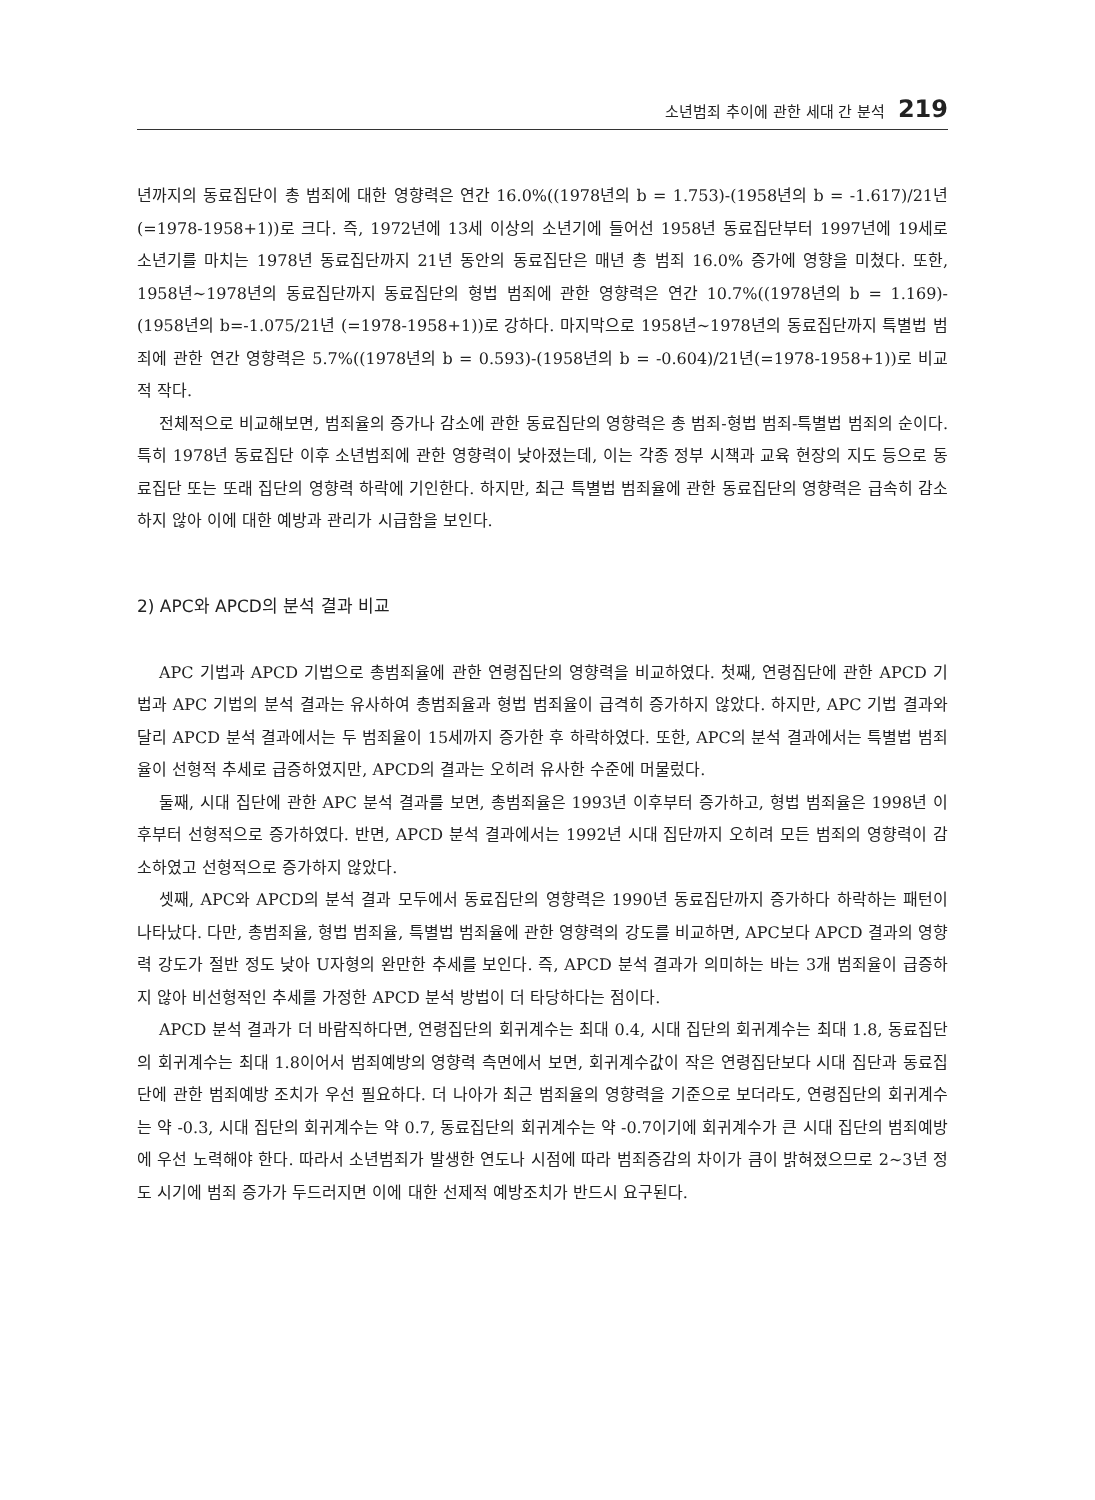소년범죄 추이에 관한 세대 간 분석 219
년까지의 동료집단이 총 범죄에 대한 영향력은 연간 16.0%((1978년의 b = 1.753)-(1958년의 b = -1.617)/21년(=1978-1958+1))로 크다. 즉, 1972년에 13세 이상의 소년기에 들어선 1958년 동료집단부터 1997년에 19세로 소년기를 마치는 1978년 동료집단까지 21년 동안의 동료집단은 매년 총 범죄 16.0% 증가에 영향을 미쳤다. 또한, 1958년~1978년의 동료집단까지 동료집단의 형법 범죄에 관한 영향력은 연간 10.7%((1978년의 b = 1.169)-(1958년의 b=-1.075/21년 (=1978-1958+1))로 강하다. 마지막으로 1958년~1978년의 동료집단까지 특별법 범죄에 관한 연간 영향력은 5.7%((1978년의 b = 0.593)-(1958년의 b = -0.604)/21년(=1978-1958+1))로 비교적 작다.
전체적으로 비교해보면, 범죄율의 증가나 감소에 관한 동료집단의 영향력은 총 범죄-형법 범죄-특별법 범죄의 순이다. 특히 1978년 동료집단 이후 소년범죄에 관한 영향력이 낮아졌는데, 이는 각종 정부 시책과 교육 현장의 지도 등으로 동료집단 또는 또래 집단의 영향력 하락에 기인한다. 하지만, 최근 특별법 범죄율에 관한 동료집단의 영향력은 급속히 감소하지 않아 이에 대한 예방과 관리가 시급함을 보인다.
2) APC와 APCD의 분석 결과 비교
APC 기법과 APCD 기법으로 총범죄율에 관한 연령집단의 영향력을 비교하였다. 첫째, 연령집단에 관한 APCD 기법과 APC 기법의 분석 결과는 유사하여 총범죄율과 형법 범죄율이 급격히 증가하지 않았다. 하지만, APC 기법 결과와 달리 APCD 분석 결과에서는 두 범죄율이 15세까지 증가한 후 하락하였다. 또한, APC의 분석 결과에서는 특별법 범죄율이 선형적 추세로 급증하였지만, APCD의 결과는 오히려 유사한 수준에 머물렀다.
둘째, 시대 집단에 관한 APC 분석 결과를 보면, 총범죄율은 1993년 이후부터 증가하고, 형법 범죄율은 1998년 이후부터 선형적으로 증가하였다. 반면, APCD 분석 결과에서는 1992년 시대 집단까지 오히려 모든 범죄의 영향력이 감소하였고 선형적으로 증가하지 않았다.
셋째, APC와 APCD의 분석 결과 모두에서 동료집단의 영향력은 1990년 동료집단까지 증가하다 하락하는 패턴이 나타났다. 다만, 총범죄율, 형법 범죄율, 특별법 범죄율에 관한 영향력의 강도를 비교하면, APC보다 APCD 결과의 영향력 강도가 절반 정도 낮아 U자형의 완만한 추세를 보인다. 즉, APCD 분석 결과가 의미하는 바는 3개 범죄율이 급증하지 않아 비선형적인 추세를 가정한 APCD 분석 방법이 더 타당하다는 점이다.
APCD 분석 결과가 더 바람직하다면, 연령집단의 회귀계수는 최대 0.4, 시대 집단의 회귀계수는 최대 1.8, 동료집단의 회귀계수는 최대 1.8이어서 범죄예방의 영향력 측면에서 보면, 회귀계수값이 작은 연령집단보다 시대 집단과 동료집단에 관한 범죄예방 조치가 우선 필요하다. 더 나아가 최근 범죄율의 영향력을 기준으로 보더라도, 연령집단의 회귀계수는 약 -0.3, 시대 집단의 회귀계수는 약 0.7, 동료집단의 회귀계수는 약 -0.7이기에 회귀계수가 큰 시대 집단의 범죄예방에 우선 노력해야 한다. 따라서 소년범죄가 발생한 연도나 시점에 따라 범죄증감의 차이가 큼이 밝혀졌으므로 2~3년 정도 시기에 범죄 증가가 두드러지면 이에 대한 선제적 예방조치가 반드시 요구된다.